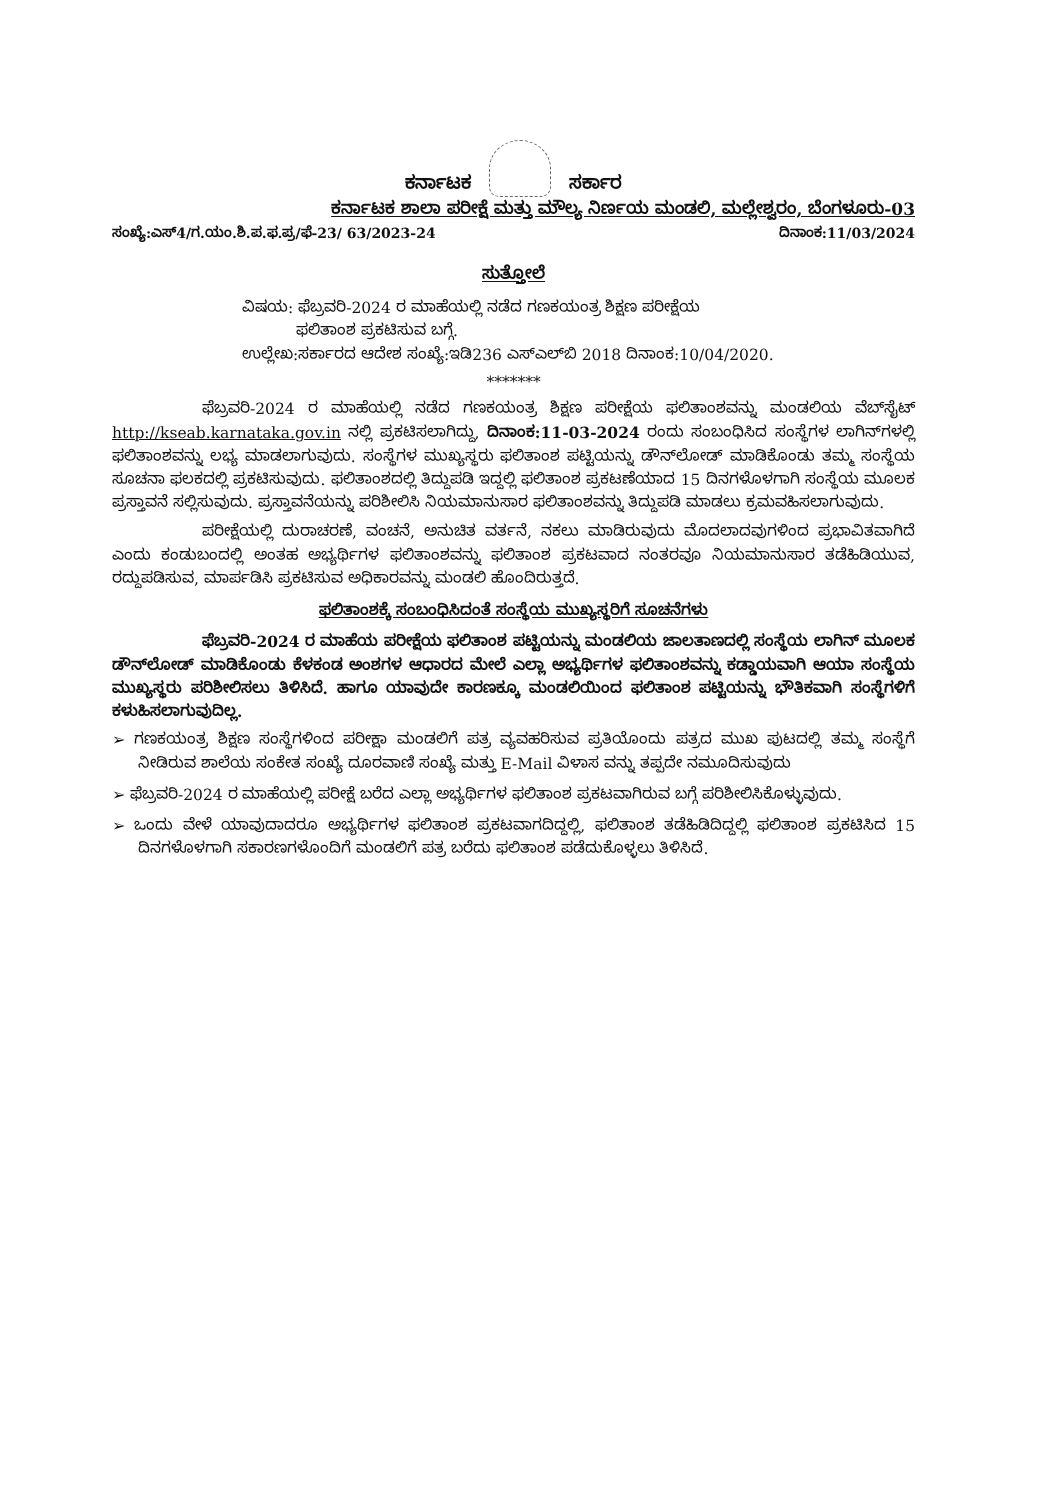ಕರ್ನಾಟಕ ಸರ್ಕಾರ
ಕರ್ನಾಟಕ ಶಾಲಾ ಪರೀಕ್ಷೆ ಮತ್ತು ಮೌಲ್ಯ ನಿರ್ಣಯ ಮಂಡಲಿ, ಮಲ್ಲೇಶ್ವರಂ, ಬೆಂಗಳೂರು-03
ಸಂಖ್ಯೆ:ಎಸ್4/ಗ.ಯಂ.ಶಿ.ಪ.ಫ.ಪ್ರ/ಫೆ-23/ 63/2023-24 ದಿನಾಂಕ:11/03/2024
ಸುತ್ತೋಲೆ
ವಿಷಯ: ಫೆಬ್ರವರಿ-2024 ರ ಮಾಹೆಯಲ್ಲಿ ನಡೆದ ಗಣಕಯಂತ್ರ ಶಿಕ್ಷಣ ಪರೀಕ್ಷೆಯ
ಫಲಿತಾಂಶ ಪ್ರಕಟಿಸುವ ಬಗ್ಗೆ.
ಉಲ್ಲೇಖ:ಸರ್ಕಾರದ ಆದೇಶ ಸಂಖ್ಯೆ:ಇಡಿ236 ಎಸ್‌ಎಲ್‌ಬಿ 2018 ದಿನಾಂಕ:10/04/2020.
*******
ಫೆಬ್ರವರಿ-2024 ರ ಮಾಹೆಯಲ್ಲಿ ನಡೆದ ಗಣಕಯಂತ್ರ ಶಿಕ್ಷಣ ಪರೀಕ್ಷೆಯ ಫಲಿತಾಂಶವನ್ನು ಮಂಡಲಿಯ ವೆಬ್‌ಸೈಟ್ http://kseab.karnataka.gov.in ನಲ್ಲಿ ಪ್ರಕಟಿಸಲಾಗಿದ್ದು, ದಿನಾಂಕ:11-03-2024 ರಂದು ಸಂಬಂಧಿಸಿದ ಸಂಸ್ಥೆಗಳ ಲಾಗಿನ್‌ಗಳಲ್ಲಿ ಫಲಿತಾಂಶವನ್ನು ಲಭ್ಯ ಮಾಡಲಾಗುವುದು. ಸಂಸ್ಥೆಗಳ ಮುಖ್ಯಸ್ಥರು ಫಲಿತಾಂಶ ಪಟ್ಟಿಯನ್ನು ಡೌನ್‌ಲೋಡ್ ಮಾಡಿಕೊಂಡು ತಮ್ಮ ಸಂಸ್ಥೆಯ ಸೂಚನಾ ಫಲಕದಲ್ಲಿ ಪ್ರಕಟಿಸುವುದು. ಫಲಿತಾಂಶದಲ್ಲಿ ತಿದ್ದುಪಡಿ ಇದ್ದಲ್ಲಿ ಫಲಿತಾಂಶ ಪ್ರಕಟಣೆಯಾದ 15 ದಿನಗಳೊಳಗಾಗಿ ಸಂಸ್ಥೆಯ ಮೂಲಕ ಪ್ರಸ್ತಾವನೆ ಸಲ್ಲಿಸುವುದು. ಪ್ರಸ್ತಾವನೆಯನ್ನು ಪರಿಶೀಲಿಸಿ ನಿಯಮಾನುಸಾರ ಫಲಿತಾಂಶವನ್ನು ತಿದ್ದುಪಡಿ ಮಾಡಲು ಕ್ರಮವಹಿಸಲಾಗುವುದು.
ಪರೀಕ್ಷೆಯಲ್ಲಿ ದುರಾಚರಣೆ, ವಂಚನೆ, ಅನುಚಿತ ವರ್ತನೆ, ನಕಲು ಮಾಡಿರುವುದು ಮೊದಲಾದವುಗಳಿಂದ ಪ್ರಭಾವಿತವಾಗಿದೆ ಎಂದು ಕಂಡುಬಂದಲ್ಲಿ ಅಂತಹ ಅಭ್ಯರ್ಥಿಗಳ ಫಲಿತಾಂಶವನ್ನು ಫಲಿತಾಂಶ ಪ್ರಕಟವಾದ ನಂತರವೂ ನಿಯಮಾನುಸಾರ ತಡೆಹಿಡಿಯುವ, ರದ್ದುಪಡಿಸುವ, ಮಾರ್ಪಡಿಸಿ ಪ್ರಕಟಿಸುವ ಅಧಿಕಾರವನ್ನು ಮಂಡಲಿ ಹೊಂದಿರುತ್ತದೆ.
ಫಲಿತಾಂಶಕ್ಕೆ ಸಂಬಂಧಿಸಿದಂತೆ ಸಂಸ್ಥೆಯ ಮುಖ್ಯಸ್ಥರಿಗೆ ಸೂಚನೆಗಳು
ಫೆಬ್ರವರಿ-2024 ರ ಮಾಹೆಯ ಪರೀಕ್ಷೆಯ ಫಲಿತಾಂಶ ಪಟ್ಟಿಯನ್ನು ಮಂಡಲಿಯ ಜಾಲತಾಣದಲ್ಲಿ ಸಂಸ್ಥೆಯ ಲಾಗಿನ್ ಮೂಲಕ ಡೌನ್‌ಲೋಡ್ ಮಾಡಿಕೊಂಡು ಕೆಳಕಂಡ ಅಂಶಗಳ ಆಧಾರದ ಮೇಲೆ ಎಲ್ಲಾ ಅಭ್ಯರ್ಥಿಗಳ ಫಲಿತಾಂಶವನ್ನು ಕಡ್ಡಾಯವಾಗಿ ಆಯಾ ಸಂಸ್ಥೆಯ ಮುಖ್ಯಸ್ಥರು ಪರಿಶೀಲಿಸಲು ತಿಳಿಸಿದೆ. ಹಾಗೂ ಯಾವುದೇ ಕಾರಣಕ್ಕೂ ಮಂಡಲಿಯಿಂದ ಫಲಿತಾಂಶ ಪಟ್ಟಿಯನ್ನು ಭೌತಿಕವಾಗಿ ಸಂಸ್ಥೆಗಳಿಗೆ ಕಳುಹಿಸಲಾಗುವುದಿಲ್ಲ.
➢ ಗಣಕಯಂತ್ರ ಶಿಕ್ಷಣ ಸಂಸ್ಥೆಗಳಿಂದ ಪರೀಕ್ಷಾ ಮಂಡಲಿಗೆ ಪತ್ರ ವ್ಯವಹರಿಸುವ ಪ್ರತಿಯೊಂದು ಪತ್ರದ ಮುಖ ಪುಟದಲ್ಲಿ ತಮ್ಮ ಸಂಸ್ಥೆಗೆ ನೀಡಿರುವ ಶಾಲೆಯ ಸಂಕೇತ ಸಂಖ್ಯೆ ದೂರವಾಣಿ ಸಂಖ್ಯೆ ಮತ್ತು E-Mail ವಿಳಾಸ ವನ್ನು ತಪ್ಪದೇ ನಮೂದಿಸುವುದು
➢ ಫೆಬ್ರವರಿ-2024 ರ ಮಾಹೆಯಲ್ಲಿ ಪರೀಕ್ಷೆ ಬರೆದ ಎಲ್ಲಾ ಅಭ್ಯರ್ಥಿಗಳ ಫಲಿತಾಂಶ ಪ್ರಕಟವಾಗಿರುವ ಬಗ್ಗೆ ಪರಿಶೀಲಿಸಿಕೊಳ್ಳುವುದು.
➢ ಒಂದು ವೇಳೆ ಯಾವುದಾದರೂ ಅಭ್ಯರ್ಥಿಗಳ ಫಲಿತಾಂಶ ಪ್ರಕಟವಾಗದಿದ್ದಲ್ಲಿ, ಫಲಿತಾಂಶ ತಡೆಹಿಡಿದಿದ್ದಲ್ಲಿ ಫಲಿತಾಂಶ ಪ್ರಕಟಿಸಿದ 15 ದಿನಗಳೊಳಗಾಗಿ ಸಕಾರಣಗಳೊಂದಿಗೆ ಮಂಡಲಿಗೆ ಪತ್ರ ಬರೆದು ಫಲಿತಾಂಶ ಪಡೆದುಕೊಳ್ಳಲು ತಿಳಿಸಿದೆ.